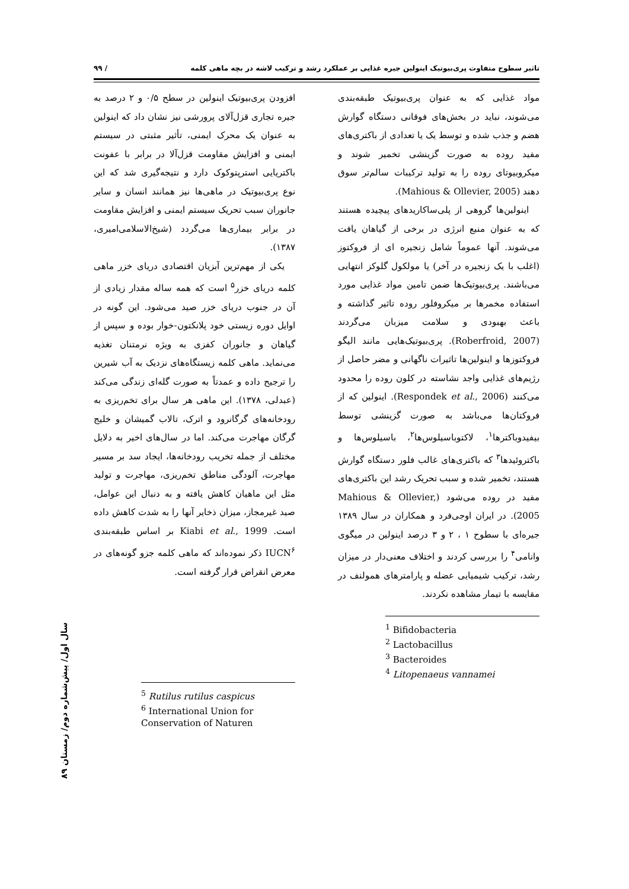تاثیر سطوح متفاوت پری‌بیوتیک اینولین جیره غذایی بر عملکرد رشد و ترکیب لاشه در بچه ماهی کلمه / ۹۹
مواد غذایی که به عنوان پری‌بیوتیک طبقه‌بندی می‌شوند، نباید در بخش‌های فوقانی دستگاه گوارش هضم و جذب شده و توسط یک یا تعدادی از باکتری‌های مفید روده به صورت گزینشی تخمیر شوند و میکروبیوتای روده را به تولید ترکیبات سالم‌تر سوق دهند (Mahious & Ollevier, 2005).
اینولین‌ها گروهی از پلی‌ساکاریدهای پیچیده هستند که به عنوان منبع انرژی در برخی از گیاهان یافت می‌شوند. آنها عموماً شامل زنجیره ای از فروکتوز (اغلب با یک زنجیره در آخر) یا مولکول گلوکز انتهایی می‌باشند. پری‌بیوتیک‌ها ضمن تامین مواد غذایی مورد استفاده مخمرها بر میکروفلور روده تاثیر گذاشته و باعث بهبودی و سلامت میزبان می‌گردند (Roberfroid, 2007). پری‌بیوتیک‌هایی مانند الیگو فروکتوزها و اینولین‌ها تاثیرات ناگهانی و مضر حاصل از رژیم‌های غذایی واجد نشاسته در کلون روده را محدود می‌کنند (Respondek et al., 2006). اینولین که از فروکتان‌ها می‌باشد به صورت گزینشی توسط بیفیدوباکترها<sup>۱</sup>، لاکتوباسیلوس‌ها<sup>۲</sup>، باسیلوس‌ها و باکتروئیدها<sup>۳</sup> که باکتری‌های غالب فلور دستگاه گوارش هستند، تخمیر شده و سبب تحریک رشد این باکتری‌های مفید در روده می‌شود (Mahious & Ollevier, 2005). در ایران اوجی‌فرد و همکاران در سال ۱۳۸۹ جیره‌ای با سطوح ۱ ، ۲ و ۳ درصد اینولین در میگوی وانامی<sup>۴</sup> را بررسی کردند و اختلاف معنی‌دار در میزان رشد، ترکیب شیمیایی عضله و پارامترهای همولنف در مقایسه با تیمار مشاهده نکردند.
<sup>1</sup> Bifidobacteria
<sup>2</sup> Lactobacillus
<sup>3</sup> Bacteroides
<sup>4</sup> Litopenaeus vannamei
افزودن پری‌بیوتیک اینولین در سطح ۰/۵ و ۲ درصد به جیره تجاری قزل‌آلای پرورشی نیز نشان داد که اینولین به عنوان یک محرک ایمنی، تأثیر مثبتی در سیستم ایمنی و افزایش مقاومت قزل‌آلا در برابر با عفونت باکتریایی استرپتوکوک دارد و نتیجه‌گیری شد که این نوع پری‌بیوتیک در ماهی‌ها نیز همانند انسان و سایر جانوران سبب تحریک سیستم ایمنی و افزایش مقاومت در برابر بیماری‌ها می‌گردد (شیخ‌الاسلامی‌امیری، ۱۳۸۷).
یکی از مهم‌ترین آبزیان اقتصادی دریای خزر ماهی کلمه دریای خزر<sup>۵</sup> است که همه ساله مقدار زیادی از آن در جنوب دریای خزر صید می‌شود. این گونه در اوایل دوره زیستی خود پلانکتون-خوار بوده و سپس از گیاهان و جانوران کفزی به ویژه نرمتنان تغذیه می‌نماید. ماهی کلمه زیستگاه‌های نزدیک به آب شیرین را ترجیح داده و عمدتاً به صورت گله‌ای زندگی می‌کند (عبدلی، ۱۳۷۸). این ماهی هر سال برای تخم‌ریزی به رودخانه‌های گرگانرود و اترک، تالاب گمیشان و خلیج گرگان مهاجرت می‌کند. اما در سال‌های اخیر به دلایل مختلف از جمله تخریب رودخانه‌ها، ایجاد سد بر مسیر مهاجرت، آلودگی مناطق تخم‌ریزی، مهاجرت و تولید مثل این ماهیان کاهش یافته و به دنبال این عوامل، صید غیرمجاز، میزان ذخایر آنها را به شدت کاهش داده است. Kiabi et al., 1999 بر اساس طبقه‌بندی IUCN<sup>۶</sup> ذکر نموده‌اند که ماهی کلمه جزو گونه‌های در معرض انقراض قرار گرفته است.
<sup>5</sup> Rutilus rutilus caspicus
<sup>6</sup> International Union for Conservation of Naturen
سال اول/ پیش‌شماره دوم/ زمستان ۸۹